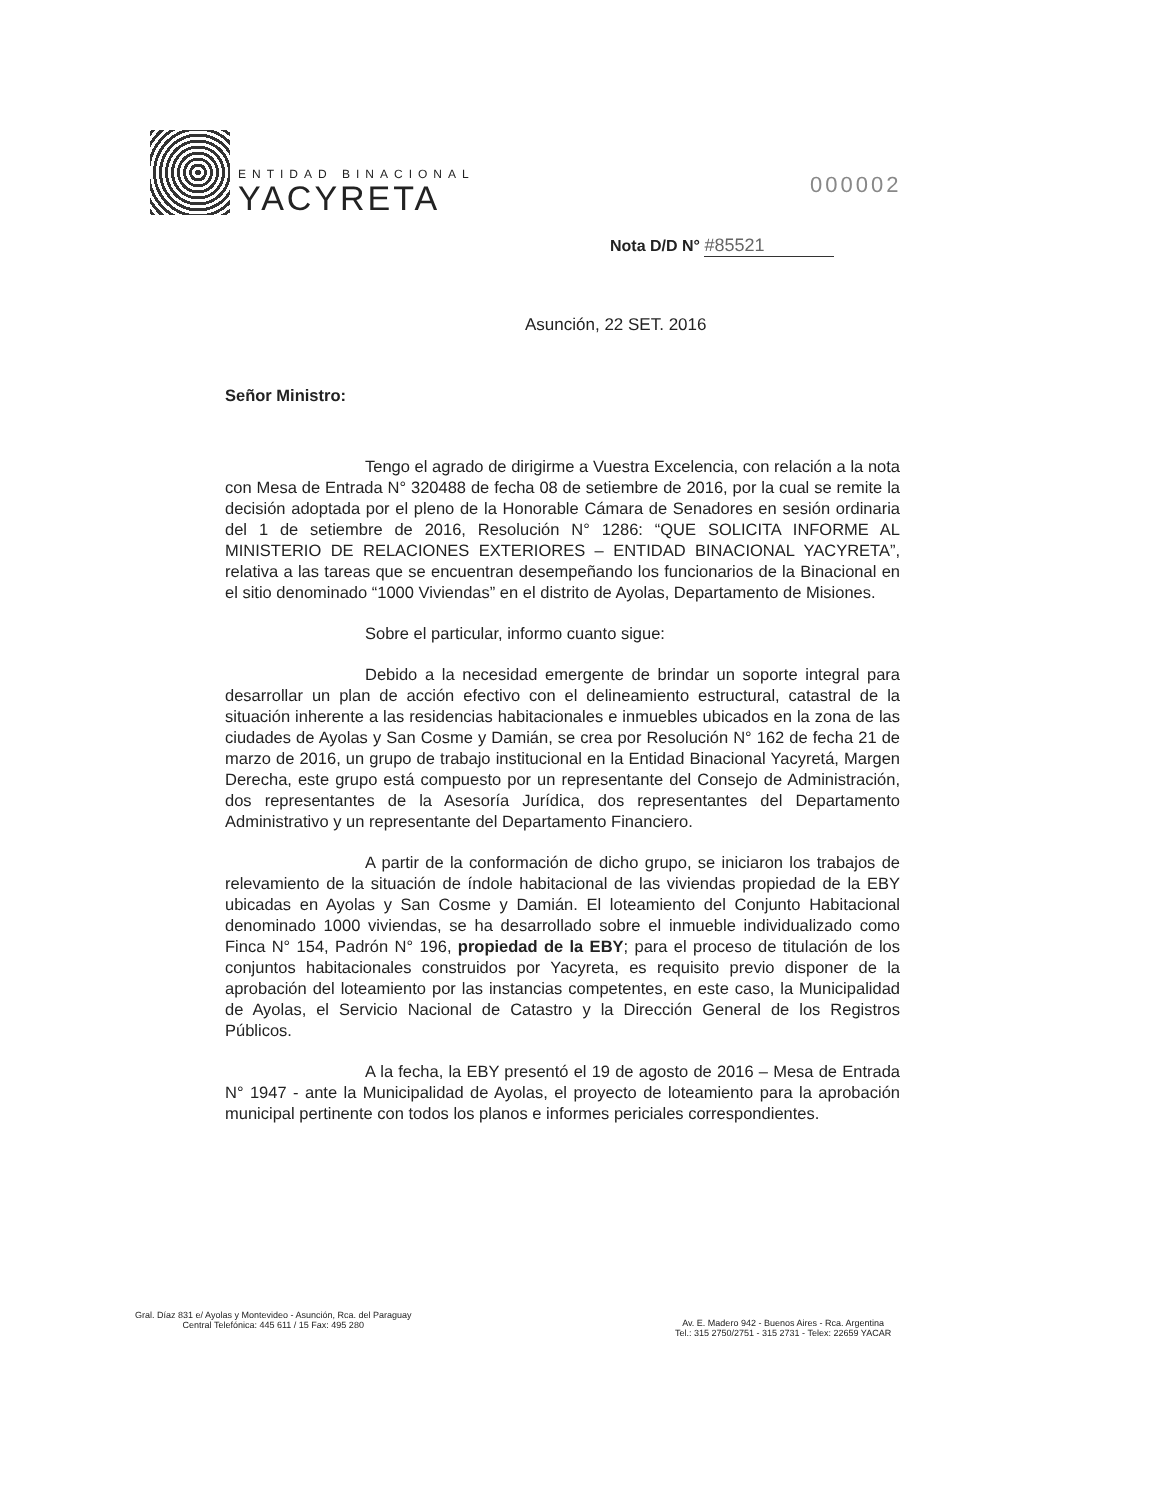ENTIDAD BINACIONAL
YACYRETA
000002
Nota D/D N° #85521
Asunción, 22 SET. 2016
Señor Ministro:
Tengo el agrado de dirigirme a Vuestra Excelencia, con relación a la nota con Mesa de Entrada N° 320488 de fecha 08 de setiembre de 2016, por la cual se remite la decisión adoptada por el pleno de la Honorable Cámara de Senadores en sesión ordinaria del 1 de setiembre de 2016, Resolución N° 1286: “QUE SOLICITA INFORME AL MINISTERIO DE RELACIONES EXTERIORES – ENTIDAD BINACIONAL YACYRETA”, relativa a las tareas que se encuentran desempeñando los funcionarios de la Binacional en el sitio denominado “1000 Viviendas” en el distrito de Ayolas, Departamento de Misiones.
Sobre el particular, informo cuanto sigue:
Debido a la necesidad emergente de brindar un soporte integral para desarrollar un plan de acción efectivo con el delineamiento estructural, catastral de la situación inherente a las residencias habitacionales e inmuebles ubicados en la zona de las ciudades de Ayolas y San Cosme y Damián, se crea por Resolución N° 162 de fecha 21 de marzo de 2016, un grupo de trabajo institucional en la Entidad Binacional Yacyretá, Margen Derecha, este grupo está compuesto por un representante del Consejo de Administración, dos representantes de la Asesoría Jurídica, dos representantes del Departamento Administrativo y un representante del Departamento Financiero.
A partir de la conformación de dicho grupo, se iniciaron los trabajos de relevamiento de la situación de índole habitacional de las viviendas propiedad de la EBY ubicadas en Ayolas y San Cosme y Damián. El loteamiento del Conjunto Habitacional denominado 1000 viviendas, se ha desarrollado sobre el inmueble individualizado como Finca N° 154, Padrón N° 196, propiedad de la EBY; para el proceso de titulación de los conjuntos habitacionales construidos por Yacyreta, es requisito previo disponer de la aprobación del loteamiento por las instancias competentes, en este caso, la Municipalidad de Ayolas, el Servicio Nacional de Catastro y la Dirección General de los Registros Públicos.
A la fecha, la EBY presentó el 19 de agosto de 2016 – Mesa de Entrada N° 1947 - ante la Municipalidad de Ayolas, el proyecto de loteamiento para la aprobación municipal pertinente con todos los planos e informes periciales correspondientes.
Gral. Díaz 831 e/ Ayolas y Montevideo - Asunción, Rca. del Paraguay
Central Telefónica: 445 611 / 15 Fax: 495 280
Av. E. Madero 942 - Buenos Aires - Rca. Argentina
Tel.: 315 2750/2751 - 315 2731 - Telex: 22659 YACAR